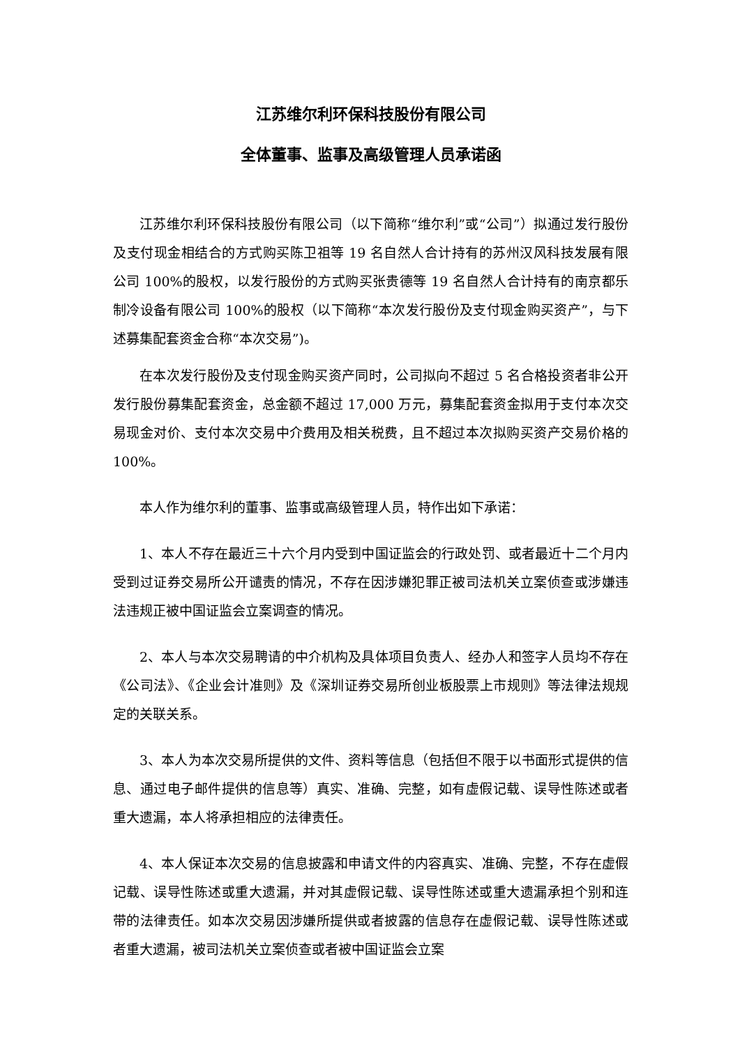江苏维尔利环保科技股份有限公司
全体董事、监事及高级管理人员承诺函
江苏维尔利环保科技股份有限公司（以下简称“维尔利”或“公司”）拟通过发行股份及支付现金相结合的方式购买陈卫祖等 19 名自然人合计持有的苏州汉风科技发展有限公司 100%的股权，以发行股份的方式购买张贵德等 19 名自然人合计持有的南京都乐制冷设备有限公司 100%的股权（以下简称“本次发行股份及支付现金购买资产”，与下述募集配套资金合称“本次交易”)。
在本次发行股份及支付现金购买资产同时，公司拟向不超过 5 名合格投资者非公开发行股份募集配套资金，总金额不超过 17,000 万元，募集配套资金拟用于支付本次交易现金对价、支付本次交易中介费用及相关税费，且不超过本次拟购买资产交易价格的 100%。
本人作为维尔利的董事、监事或高级管理人员，特作出如下承诺：
1、本人不存在最近三十六个月内受到中国证监会的行政处罚、或者最近十二个月内受到过证券交易所公开谴责的情况，不存在因涉嫌犯罪正被司法机关立案侦查或涉嫌违法违规正被中国证监会立案调查的情况。
2、本人与本次交易聘请的中介机构及具体项目负责人、经办人和签字人员均不存在《公司法》、《企业会计准则》及《深圳证券交易所创业板股票上市规则》等法律法规规定的关联关系。
3、本人为本次交易所提供的文件、资料等信息（包括但不限于以书面形式提供的信息、通过电子邮件提供的信息等）真实、准确、完整，如有虚假记载、误导性陈述或者重大遗漏，本人将承担相应的法律责任。
4、本人保证本次交易的信息披露和申请文件的内容真实、准确、完整，不存在虚假记载、误导性陈述或重大遗漏，并对其虚假记载、误导性陈述或重大遗漏承担个别和连带的法律责任。如本次交易因涉嫌所提供或者披露的信息存在虚假记载、误导性陈述或者重大遗漏，被司法机关立案侦查或者被中国证监会立案